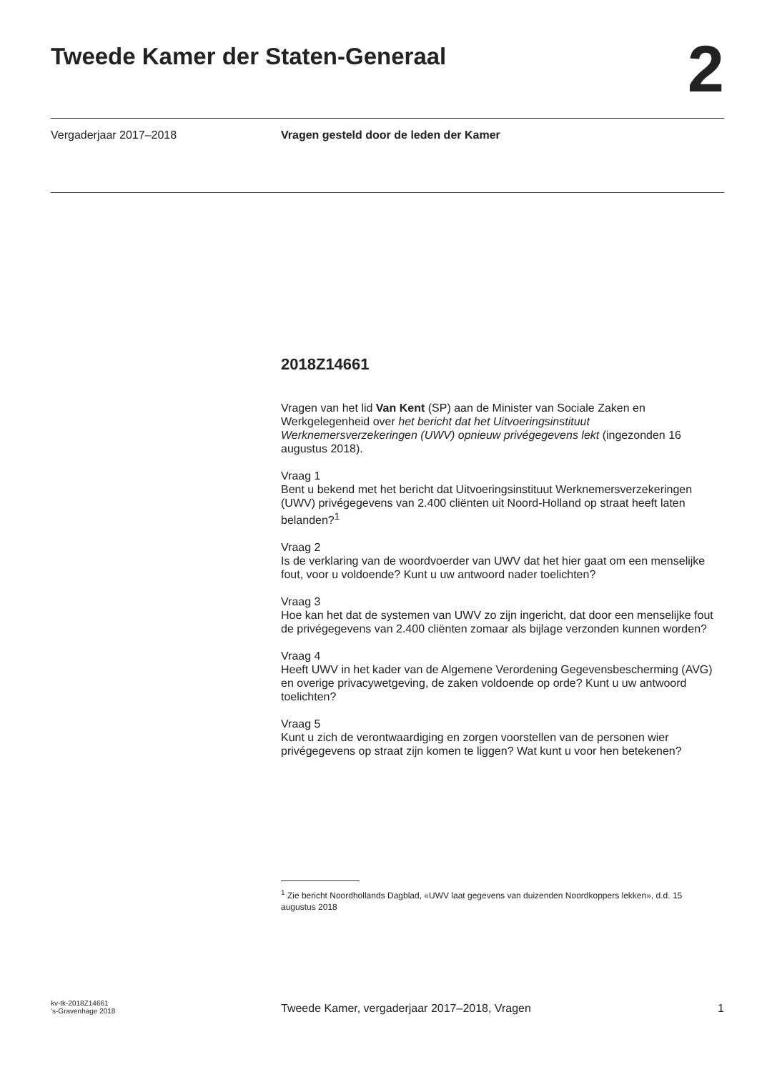Tweede Kamer der Staten-Generaal
2
Vergaderjaar 2017–2018 Vragen gesteld door de leden der Kamer
2018Z14661
Vragen van het lid Van Kent (SP) aan de Minister van Sociale Zaken en Werkgelegenheid over het bericht dat het Uitvoeringsinstituut Werknemersverzekeringen (UWV) opnieuw privégegevens lekt (ingezonden 16 augustus 2018).
Vraag 1
Bent u bekend met het bericht dat Uitvoeringsinstituut Werknemersverzekeringen (UWV) privégegevens van 2.400 cliënten uit Noord-Holland op straat heeft laten belanden?<sup>1</sup>
Vraag 2
Is de verklaring van de woordvoerder van UWV dat het hier gaat om een menselijke fout, voor u voldoende? Kunt u uw antwoord nader toelichten?
Vraag 3
Hoe kan het dat de systemen van UWV zo zijn ingericht, dat door een menselijke fout de privégegevens van 2.400 cliënten zomaar als bijlage verzonden kunnen worden?
Vraag 4
Heeft UWV in het kader van de Algemene Verordening Gegevensbescherming (AVG) en overige privacywetgeving, de zaken voldoende op orde? Kunt u uw antwoord toelichten?
Vraag 5
Kunt u zich de verontwaardiging en zorgen voorstellen van de personen wier privégegevens op straat zijn komen te liggen? Wat kunt u voor hen betekenen?
<sup>1</sup> Zie bericht Noordhollands Dagblad, «UWV laat gegevens van duizenden Noordkoppers lekken», d.d. 15 augustus 2018
kv-tk-2018Z14661
’s-Gravenhage 2018
Tweede Kamer, vergaderjaar 2017–2018, Vragen
1